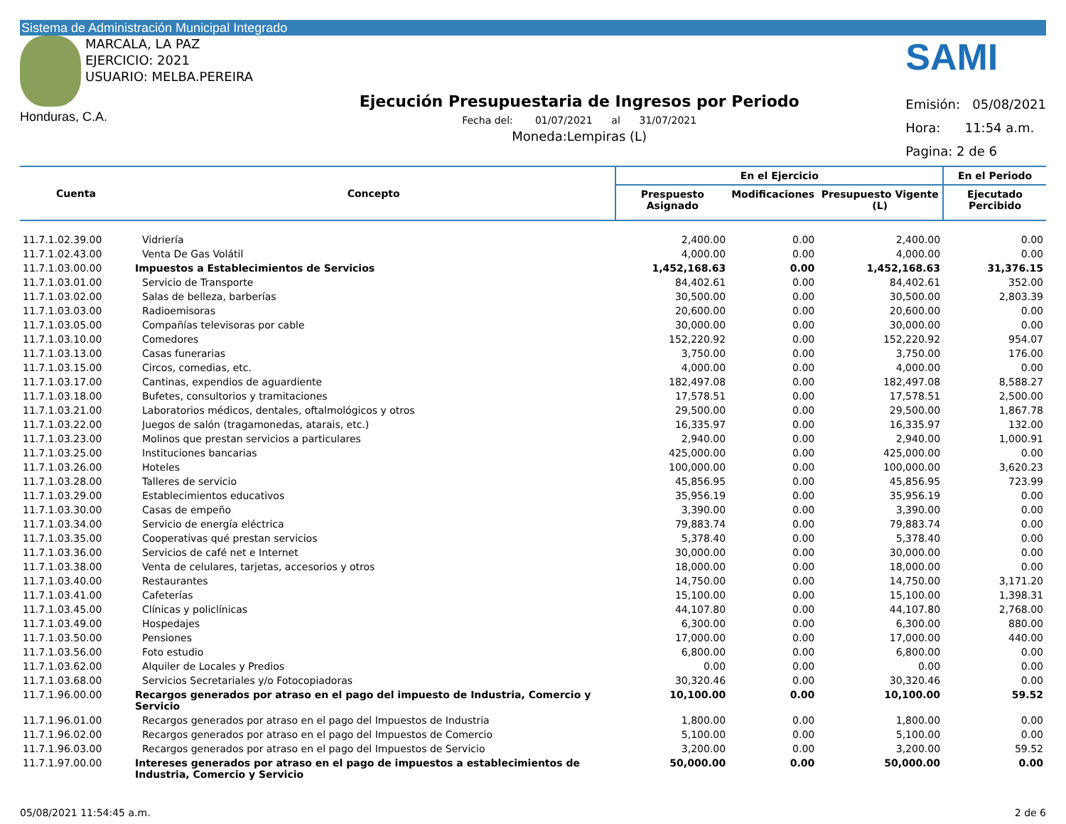Sistema de Administración Municipal Integrado
MARCALA, LA PAZ
EJERCICIO: 2021
USUARIO: MELBA.PEREIRA
Honduras, C.A.
Ejecución Presupuestaria de Ingresos por Periodo
Fecha del: 01/07/2021 al 31/07/2021
Moneda:Lempiras (L)
SAMI
Emisión: 05/08/2021
Hora: 11:54 a.m.
Pagina: 2 de 6
| Cuenta | Concepto | En el Ejercicio | | | En el Periodo |
| --- | --- | --- | --- | --- | --- |
| | | Prespuesto Asignado | Modificaciones | Presupuesto Vigente (L) | Ejecutado Percibido |
| 11.7.1.02.39.00 | Vidriería | 2,400.00 | 0.00 | 2,400.00 | 0.00 |
| 11.7.1.02.43.00 | Venta De Gas Volátil | 4,000.00 | 0.00 | 4,000.00 | 0.00 |
| 11.7.1.03.00.00 | Impuestos a Establecimientos de Servicios | 1,452,168.63 | 0.00 | 1,452,168.63 | 31,376.15 |
| 11.7.1.03.01.00 | Servicio de Transporte | 84,402.61 | 0.00 | 84,402.61 | 352.00 |
| 11.7.1.03.02.00 | Salas de belleza, barberías | 30,500.00 | 0.00 | 30,500.00 | 2,803.39 |
| 11.7.1.03.03.00 | Radioemisoras | 20,600.00 | 0.00 | 20,600.00 | 0.00 |
| 11.7.1.03.05.00 | Compañías televisoras por cable | 30,000.00 | 0.00 | 30,000.00 | 0.00 |
| 11.7.1.03.10.00 | Comedores | 152,220.92 | 0.00 | 152,220.92 | 954.07 |
| 11.7.1.03.13.00 | Casas funerarias | 3,750.00 | 0.00 | 3,750.00 | 176.00 |
| 11.7.1.03.15.00 | Circos, comedias, etc. | 4,000.00 | 0.00 | 4,000.00 | 0.00 |
| 11.7.1.03.17.00 | Cantinas, expendios de aguardiente | 182,497.08 | 0.00 | 182,497.08 | 8,588.27 |
| 11.7.1.03.18.00 | Bufetes, consultorios y tramitaciones | 17,578.51 | 0.00 | 17,578.51 | 2,500.00 |
| 11.7.1.03.21.00 | Laboratorios médicos, dentales, oftalmológicos y otros | 29,500.00 | 0.00 | 29,500.00 | 1,867.78 |
| 11.7.1.03.22.00 | Juegos de salón (tragamonedas, atarais, etc.) | 16,335.97 | 0.00 | 16,335.97 | 132.00 |
| 11.7.1.03.23.00 | Molinos que prestan servicios a particulares | 2,940.00 | 0.00 | 2,940.00 | 1,000.91 |
| 11.7.1.03.25.00 | Instituciones bancarias | 425,000.00 | 0.00 | 425,000.00 | 0.00 |
| 11.7.1.03.26.00 | Hoteles | 100,000.00 | 0.00 | 100,000.00 | 3,620.23 |
| 11.7.1.03.28.00 | Talleres de servicio | 45,856.95 | 0.00 | 45,856.95 | 723.99 |
| 11.7.1.03.29.00 | Establecimientos educativos | 35,956.19 | 0.00 | 35,956.19 | 0.00 |
| 11.7.1.03.30.00 | Casas de empeño | 3,390.00 | 0.00 | 3,390.00 | 0.00 |
| 11.7.1.03.34.00 | Servicio de energía eléctrica | 79,883.74 | 0.00 | 79,883.74 | 0.00 |
| 11.7.1.03.35.00 | Cooperativas qué prestan servicios | 5,378.40 | 0.00 | 5,378.40 | 0.00 |
| 11.7.1.03.36.00 | Servicios de café net e Internet | 30,000.00 | 0.00 | 30,000.00 | 0.00 |
| 11.7.1.03.38.00 | Venta de celulares, tarjetas, accesorios y otros | 18,000.00 | 0.00 | 18,000.00 | 0.00 |
| 11.7.1.03.40.00 | Restaurantes | 14,750.00 | 0.00 | 14,750.00 | 3,171.20 |
| 11.7.1.03.41.00 | Cafeterías | 15,100.00 | 0.00 | 15,100.00 | 1,398.31 |
| 11.7.1.03.45.00 | Clínicas y policlínicas | 44,107.80 | 0.00 | 44,107.80 | 2,768.00 |
| 11.7.1.03.49.00 | Hospedajes | 6,300.00 | 0.00 | 6,300.00 | 880.00 |
| 11.7.1.03.50.00 | Pensiones | 17,000.00 | 0.00 | 17,000.00 | 440.00 |
| 11.7.1.03.56.00 | Foto estudio | 6,800.00 | 0.00 | 6,800.00 | 0.00 |
| 11.7.1.03.62.00 | Alquiler de Locales y Predios | 0.00 | 0.00 | 0.00 | 0.00 |
| 11.7.1.03.68.00 | Servicios Secretariales y/o Fotocopiadoras | 30,320.46 | 0.00 | 30,320.46 | 0.00 |
| 11.7.1.96.00.00 | Recargos generados por atraso en el pago del impuesto de Industria, Comercio y Servicio | 10,100.00 | 0.00 | 10,100.00 | 59.52 |
| 11.7.1.96.01.00 | Recargos generados por atraso en el pago del Impuestos de Industria | 1,800.00 | 0.00 | 1,800.00 | 0.00 |
| 11.7.1.96.02.00 | Recargos generados por atraso en el pago del Impuestos de Comercio | 5,100.00 | 0.00 | 5,100.00 | 0.00 |
| 11.7.1.96.03.00 | Recargos generados por atraso en el pago del Impuestos de Servicio | 3,200.00 | 0.00 | 3,200.00 | 59.52 |
| 11.7.1.97.00.00 | Intereses generados por atraso en el pago de impuestos a establecimientos de Industria, Comercio y Servicio | 50,000.00 | 0.00 | 50,000.00 | 0.00 |
05/08/2021 11:54:45 a.m. 2 de 6